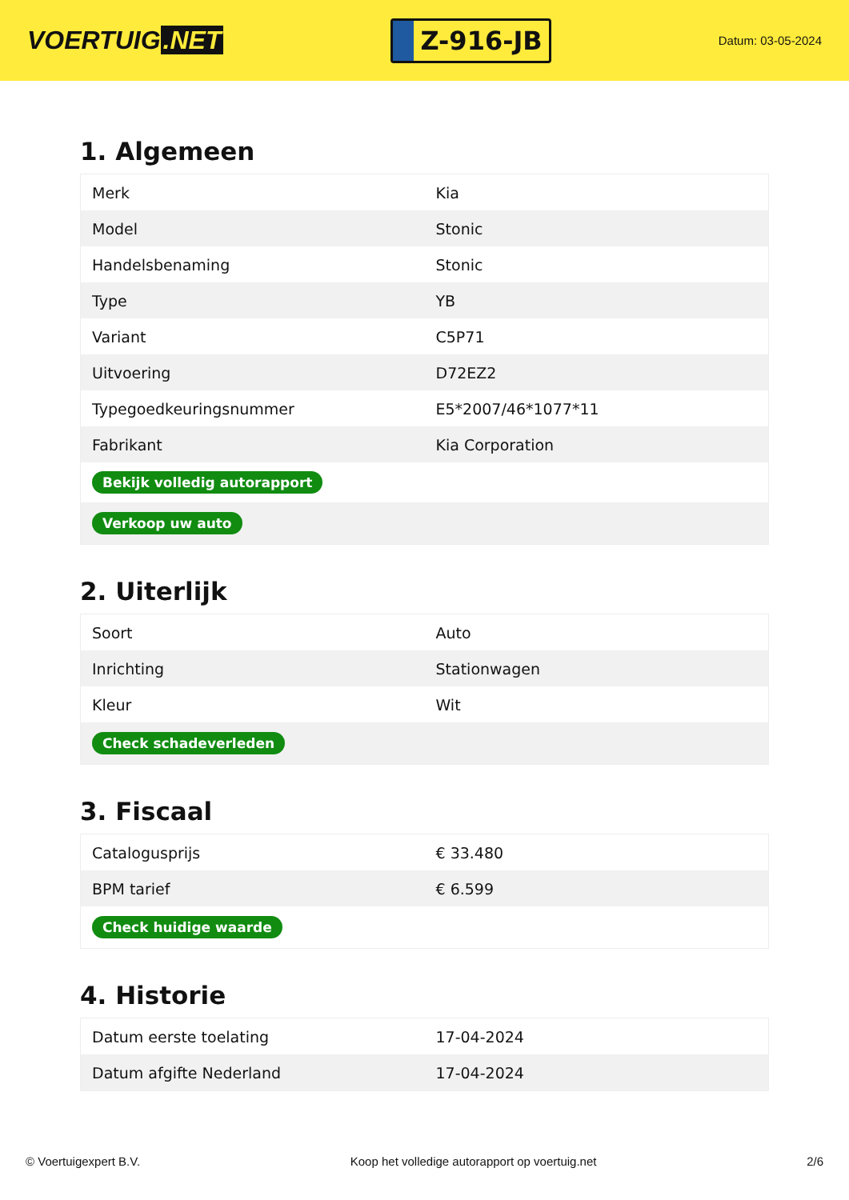VOERTUIG.NET
Z-916-JB
Datum: 03-05-2024
1. Algemeen
| Merk | Kia |
| Model | Stonic |
| Handelsbenaming | Stonic |
| Type | YB |
| Variant | C5P71 |
| Uitvoering | D72EZ2 |
| Typegoedkeuringsnummer | E5*2007/46*1077*11 |
| Fabrikant | Kia Corporation |
| Bekijk volledig autorapport | |
| Verkoop uw auto | |
2. Uiterlijk
| Soort | Auto |
| Inrichting | Stationwagen |
| Kleur | Wit |
| Check schadeverleden | |
3. Fiscaal
| Catalogusprijs | € 33.480 |
| BPM tarief | € 6.599 |
| Check huidige waarde | |
4. Historie
| Datum eerste toelating | 17-04-2024 |
| Datum afgifte Nederland | 17-04-2024 |
© Voertuigexpert B.V. Koop het volledige autorapport op voertuig.net 2/6